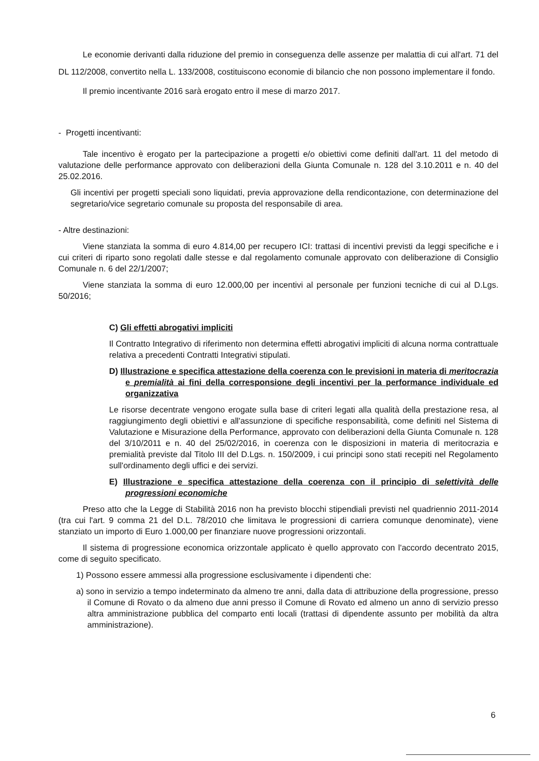Le economie derivanti dalla riduzione del premio in conseguenza delle assenze per malattia di cui all'art. 71 del DL 112/2008, convertito nella L. 133/2008, costituiscono economie di bilancio che non possono implementare il fondo.
Il premio incentivante 2016 sarà erogato entro il mese di marzo 2017.
- Progetti incentivanti:
Tale incentivo è erogato per la partecipazione a progetti e/o obiettivi come definiti dall'art. 11 del metodo di valutazione delle performance approvato con deliberazioni della Giunta Comunale n. 128 del 3.10.2011 e n. 40 del 25.02.2016.
Gli incentivi per progetti speciali sono liquidati, previa approvazione della rendicontazione, con determinazione del segretario/vice segretario comunale su proposta del responsabile di area.
- Altre destinazioni:
Viene stanziata la somma di euro 4.814,00 per recupero ICI: trattasi di incentivi previsti da leggi specifiche e i cui criteri di riparto sono regolati dalle stesse e dal regolamento comunale approvato con deliberazione di Consiglio Comunale n. 6 del 22/1/2007;
Viene stanziata la somma di euro 12.000,00 per incentivi al personale per funzioni tecniche di cui al D.Lgs. 50/2016;
C) Gli effetti abrogativi impliciti
Il Contratto Integrativo di riferimento non determina effetti abrogativi impliciti di alcuna norma contrattuale relativa a precedenti Contratti Integrativi stipulati.
D) Illustrazione e specifica attestazione della coerenza con le previsioni in materia di meritocrazia e premialità ai fini della corresponsione degli incentivi per la performance individuale ed organizzativa
Le risorse decentrate vengono erogate sulla base di criteri legati alla qualità della prestazione resa, al raggiungimento degli obiettivi e all'assunzione di specifiche responsabilità, come definiti nel Sistema di Valutazione e Misurazione della Performance, approvato con deliberazioni della Giunta Comunale n. 128 del 3/10/2011 e n. 40 del 25/02/2016, in coerenza con le disposizioni in materia di meritocrazia e premialità previste dal Titolo III del D.Lgs. n. 150/2009, i cui principi sono stati recepiti nel Regolamento sull'ordinamento degli uffici e dei servizi.
E) Illustrazione e specifica attestazione della coerenza con il principio di selettività delle progressioni economiche
Preso atto che la Legge di Stabilità 2016 non ha previsto blocchi stipendiali previsti nel quadriennio 2011-2014 (tra cui l'art. 9 comma 21 del D.L. 78/2010 che limitava le progressioni di carriera comunque denominate), viene stanziato un importo di Euro 1.000,00 per finanziare nuove progressioni orizzontali.
Il sistema di progressione economica orizzontale applicato è quello approvato con l'accordo decentrato 2015, come di seguito specificato.
1) Possono essere ammessi alla progressione esclusivamente i dipendenti che:
a) sono in servizio a tempo indeterminato da almeno tre anni, dalla data di attribuzione della progressione, presso il Comune di Rovato o da almeno due anni presso il Comune di Rovato ed almeno un anno di servizio presso altra amministrazione pubblica del comparto enti locali (trattasi di dipendente assunto per mobilità da altra amministrazione).
6